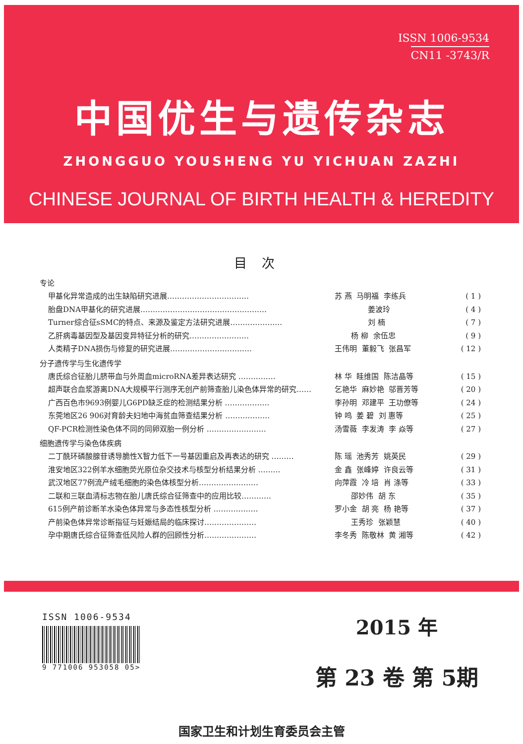ISSN 1006-9534
CN11 -3743/R
中国优生与遗传杂志
ZHONGGUO YOUSHENG YU YICHUAN ZAZHI
CHINESE JOURNAL OF BIRTH HEALTH & HEREDITY
目次
专论
甲基化异常造成的出生缺陷研究进展…………………………… 苏 燕 马明福 李练兵 ( 1 )
胎盘DNA甲基化的研究进展…………………………………………… 姜波玲 ( 4 )
Turner综合征sSMC的特点、来源及鉴定方法研究进展………………… 刘 楠 ( 7 )
乙肝病毒基因型及基因变异特征分析的研究…………………… 杨 柳 余伍忠 ( 9 )
人类精子DNA损伤与修复的研究进展…………………………… 王伟明 董毅飞 张昌军 ( 12 )
分子遗传学与生化遗传学
唐氏综合征胎儿脐带血与外周血microRNA差异表达研究 …………… 林 华 眭维国 陈洁晶等 ( 15 )
超声联合血浆游离DNA大规模平行测序无创产前筛查胎儿染色体异常的研究…… 乞艳华 麻妙艳 邬晋芳等 ( 20 )
广西百色市9693例婴儿G6PD缺乏症的检测结果分析 ……………… 李孙明 邓建平 王功僚等 ( 24 )
东莞地区26 906对育龄夫妇地中海贫血筛查结果分析 ……………… 钟 鸣 姜 碧 刘 惠等 ( 25 )
QF-PCR检测性染色体不同的同卵双胎一例分析 …………………… 汤雪薇 李发涛 李 焱等 ( 27 )
细胞遗传学与染色体疾病
二丁酰环磷酸腺苷诱导脆性X智力低下一号基因重启及再表达的研究 ……… 陈 瑶 池秀芳 姚英民 ( 29 )
淮安地区322例羊水细胞荧光原位杂交技术与核型分析结果分析 ……… 金 鑫 张峰婷 许良云等 ( 31 )
武汉地区77例流产绒毛细胞的染色体核型分析…………………… 向萍霞 冷 培 肖 涤等 ( 33 )
二联和三联血清标志物在胎儿唐氏综合征筛查中的应用比较………… 邵妙伟 胡 东 ( 35 )
615例产前诊断羊水染色体异常与多态性核型分析 ……………… 罗小金 胡 亮 杨 艳等 ( 37 )
产前染色体异常诊断指征与妊娠结局的临床探讨………………… 王秀珍 张颖慧 ( 40 )
孕中期唐氏综合征筛查低风险人群的回顾性分析………………… 李冬秀 陈敬林 黄 湘等 ( 42 )
ISSN 1006-9534
9 771006 953058 05>
2015 年
第 23 卷 第 5期
国家卫生和计划生育委员会主管